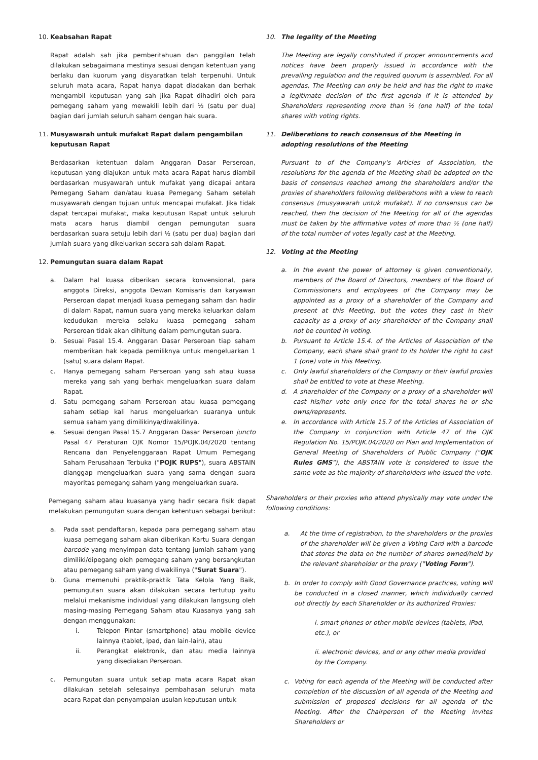10. Keabsahan Rapat
Rapat adalah sah jika pemberitahuan dan panggilan telah dilakukan sebagaimana mestinya sesuai dengan ketentuan yang berlaku dan kuorum yang disyaratkan telah terpenuhi. Untuk seluruh mata acara, Rapat hanya dapat diadakan dan berhak mengambil keputusan yang sah jika Rapat dihadiri oleh para pemegang saham yang mewakili lebih dari ½ (satu per dua) bagian dari jumlah seluruh saham dengan hak suara.
11. Musyawarah untuk mufakat Rapat dalam pengambilan keputusan Rapat
Berdasarkan ketentuan dalam Anggaran Dasar Perseroan, keputusan yang diajukan untuk mata acara Rapat harus diambil berdasarkan musyawarah untuk mufakat yang dicapai antara Pemegang Saham dan/atau kuasa Pemegang Saham setelah musyawarah dengan tujuan untuk mencapai mufakat. Jika tidak dapat tercapai mufakat, maka keputusan Rapat untuk seluruh mata acara harus diambil dengan pemungutan suara berdasarkan suara setuju lebih dari ½ (satu per dua) bagian dari jumlah suara yang dikeluarkan secara sah dalam Rapat.
12. Pemungutan suara dalam Rapat
a. Dalam hal kuasa diberikan secara konvensional, para anggota Direksi, anggota Dewan Komisaris dan karyawan Perseroan dapat menjadi kuasa pemegang saham dan hadir di dalam Rapat, namun suara yang mereka keluarkan dalam kedudukan mereka selaku kuasa pemegang saham Perseroan tidak akan dihitung dalam pemungutan suara.
b. Sesuai Pasal 15.4. Anggaran Dasar Perseroan tiap saham memberikan hak kepada pemiliknya untuk mengeluarkan 1 (satu) suara dalam Rapat.
c. Hanya pemegang saham Perseroan yang sah atau kuasa mereka yang sah yang berhak mengeluarkan suara dalam Rapat.
d. Satu pemegang saham Perseroan atau kuasa pemegang saham setiap kali harus mengeluarkan suaranya untuk semua saham yang dimilikinya/diwakilinya.
e. Sesuai dengan Pasal 15.7 Anggaran Dasar Perseroan juncto Pasal 47 Peraturan OJK Nomor 15/POJK.04/2020 tentang Rencana dan Penyelenggaraan Rapat Umum Pemegang Saham Perusahaan Terbuka ("POJK RUPS"), suara ABSTAIN dianggap mengeluarkan suara yang sama dengan suara mayoritas pemegang saham yang mengeluarkan suara.
Pemegang saham atau kuasanya yang hadir secara fisik dapat melakukan pemungutan suara dengan ketentuan sebagai berikut:
a. Pada saat pendaftaran, kepada para pemegang saham atau kuasa pemegang saham akan diberikan Kartu Suara dengan barcode yang menyimpan data tentang jumlah saham yang dimiliki/dipegang oleh pemegang saham yang bersangkutan atau pemegang saham yang diwakilinya ("Surat Suara").
b. Guna memenuhi praktik-praktik Tata Kelola Yang Baik, pemungutan suara akan dilakukan secara tertutup yaitu melalui mekanisme individual yang dilakukan langsung oleh masing-masing Pemegang Saham atau Kuasanya yang sah dengan menggunakan:
i. Telepon Pintar (smartphone) atau mobile device lainnya (tablet, ipad, dan lain-lain), atau
ii. Perangkat elektronik, dan atau media lainnya yang disediakan Perseroan.
c. Pemungutan suara untuk setiap mata acara Rapat akan dilakukan setelah selesainya pembahasan seluruh mata acara Rapat dan penyampaian usulan keputusan untuk
10. The legality of the Meeting
The Meeting are legally constituted if proper announcements and notices have been properly issued in accordance with the prevailing regulation and the required quorum is assembled. For all agendas, The Meeting can only be held and has the right to make a legitimate decision of the first agenda if it is attended by Shareholders representing more than ½ (one half) of the total shares with voting rights.
11. Deliberations to reach consensus of the Meeting in adopting resolutions of the Meeting
Pursuant to of the Company's Articles of Association, the resolutions for the agenda of the Meeting shall be adopted on the basis of consensus reached among the shareholders and/or the proxies of shareholders following deliberations with a view to reach consensus (musyawarah untuk mufakat). If no consensus can be reached, then the decision of the Meeting for all of the agendas must be taken by the affirmative votes of more than ½ (one half) of the total number of votes legally cast at the Meeting.
12. Voting at the Meeting
a. In the event the power of attorney is given conventionally, members of the Board of Directors, members of the Board of Commissioners and employees of the Company may be appointed as a proxy of a shareholder of the Company and present at this Meeting, but the votes they cast in their capacity as a proxy of any shareholder of the Company shall not be counted in voting.
b. Pursuant to Article 15.4. of the Articles of Association of the Company, each share shall grant to its holder the right to cast 1 (one) vote in this Meeting.
c. Only lawful shareholders of the Company or their lawful proxies shall be entitled to vote at these Meeting.
d. A shareholder of the Company or a proxy of a shareholder will cast his/her vote only once for the total shares he or she owns/represents.
e. In accordance with Article 15.7 of the Articles of Association of the Company in conjunction with Article 47 of the OJK Regulation No. 15/POJK.04/2020 on Plan and Implementation of General Meeting of Shareholders of Public Company ("OJK Rules GMS"), the ABSTAIN vote is considered to issue the same vote as the majority of shareholders who issued the vote.
Shareholders or their proxies who attend physically may vote under the following conditions:
a. At the time of registration, to the shareholders or the proxies of the shareholder will be given a Voting Card with a barcode that stores the data on the number of shares owned/held by the relevant shareholder or the proxy ("Voting Form").
b. In order to comply with Good Governance practices, voting will be conducted in a closed manner, which individually carried out directly by each Shareholder or its authorized Proxies:
i. smart phones or other mobile devices (tablets, iPad, etc.), or
ii. electronic devices, and or any other media provided by the Company.
c. Voting for each agenda of the Meeting will be conducted after completion of the discussion of all agenda of the Meeting and submission of proposed decisions for all agenda of the Meeting. After the Chairperson of the Meeting invites Shareholders or